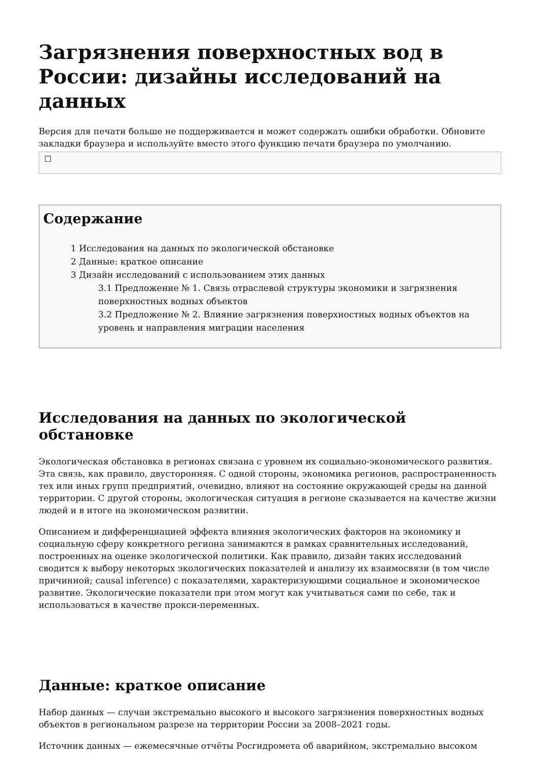Загрязнения поверхностных вод в России: дизайны исследований на данных
Версия для печати больше не поддерживается и может содержать ошибки обработки. Обновите закладки браузера и используйте вместо этого функцию печати браузера по умолчанию.
☐
Содержание
1 Исследования на данных по экологической обстановке
2 Данные: краткое описание
3 Дизайн исследований с использованием этих данных
3.1 Предложение № 1. Связь отраслевой структуры экономики и загрязнения поверхностных водных объектов
3.2 Предложение № 2. Влияние загрязнения поверхностных водных объектов на уровень и направления миграции населения
Исследования на данных по экологической обстановке
Экологическая обстановка в регионах связана с уровнем их социально-экономического развития. Эта связь, как правило, двусторонняя. С одной стороны, экономика регионов, распространенность тех или иных групп предприятий, очевидно, влияют на состояние окружающей среды на данной территории. С другой стороны, экологическая ситуация в регионе сказывается на качестве жизни людей и в итоге на экономическом развитии.
Описанием и дифференциацией эффекта влияния экологических факторов на экономику и социальную сферу конкретного региона занимаются в рамках сравнительных исследований, построенных на оценке экологической политики. Как правило, дизайн таких исследований сводится к выбору некоторых экологических показателей и анализу их взаимосвязи (в том числе причинной; causal inference) с показателями, характеризующими социальное и экономическое развитие. Экологические показатели при этом могут как учитываться сами по себе, так и использоваться в качестве прокси-переменных.
Данные: краткое описание
Набор данных — случаи экстремально высокого и высокого загрязнения поверхностных водных объектов в региональном разрезе на территории России за 2008–2021 годы.
Источник данных — ежемесячные отчёты Росгидромета об аварийном, экстремально высоком